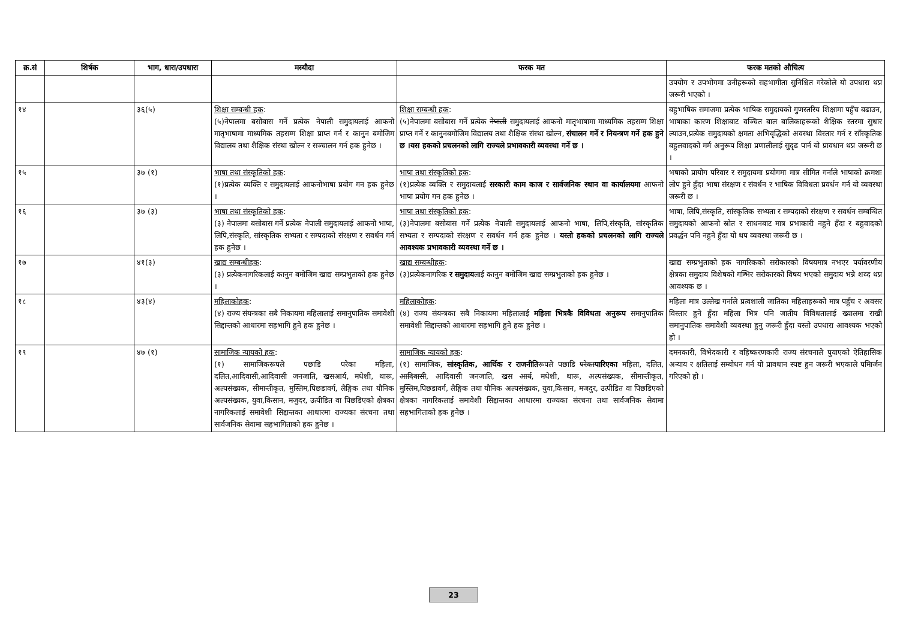| क्र.सं | शिर्षक | भाग, धारा/उपधारा | मस्यौदा | फरक मत | फरक मतको औचित्य |
| --- | --- | --- | --- | --- | --- |
| | | | | | उपयोग र उपभोगमा उनीहरूको सहभागीता सुनिश्चित गरेकोले यो उपधारा थप्न जरूरी भएको । |
| १४ | | ३६(५) | शिक्षा सम्बन्धी हक : (५)नेपालमा बसोबास गर्ने प्रत्येक नेपाली समुदायलाई आफनो मातृभाषामा माध्यमिक तहसम्म शिक्षा प्राप्त गर्न र कानुन बमोजिम विद्यालय तथा शैक्षिक संस्था खोल्न र सञ्चालन गर्न हक हुनेछ । | शिक्षा सम्बन्धी हक : (५)नेपालमा बसोबास गर्ने प्रत्येक नेपाली समुदायलाई आफनो मातृभाषामा माध्यमिक तहसम्म शिक्षा प्राप्त गर्ने र कानुनबमोजिम विद्यालय तथा शैक्षिक संस्था खोल्न, संचालन गर्ने र नियन्त्रण गर्ने हक हुने छ ।यस हकको प्रचलनको लागि राज्यले प्रभावकारी व्यवस्था गर्ने छ । | बहुभाषिक समाजमा प्रत्येक भाषिक समुदायको गुणस्तरिय शिक्षामा पहुँच बढाउन, भाषाका कारण शिक्षाबाट वञ्चित बाल बालिकाहरूको शैक्षिक स्तरमा सुधार ल्याउन,प्रत्येक समुदायको क्षमता अभिवृद्धिको अवस्था विस्तार गर्न र साँस्कृतिक बहुलवादको मर्म अनुरूप शिक्षा प्रणालीलाई सुदृढ पार्न यो प्रावधान थप्न जरूरी छ । |
| १५ | | ३७ (१) | भाषा तथा संस्कृतिको हक : (१)प्रत्येक व्यक्ति र समुदायलाई आफनोभाषा प्रयोग गन हक हुनेछ । | भाषा तथा संस्कृतिको हक : (१)प्रत्येक व्यक्ति र समुदायलाई सरकारी काम काज र सार्वजनिक स्थान वा कार्यालयमा आफनो भाषा प्रयोग गन हक हुनेछ । | भषाको प्रायोग परिवार र समुदायमा प्रयोगमा मात्र सीमित गर्नाले भाषाको क्रमशः लोप हुने हुँदा भाषा संरक्षण र संवर्धन र भाषिक विविधता प्रवर्धन गर्न यो व्यवस्था जरूरी छ । |
| १६ | | ३७ (३) | भाषा तथा संस्कृतिको हक : (३) नेपालमा बसोबास गर्ने प्रत्येक नेपाली समुदायलाई आफनो भाषा, लिपि,संस्कृति, सांस्कृतिक सभ्यता र सम्पदाको संरक्षण र सवर्धन गर्न हक हुनेछ । | भाषा तथा संस्कृतिको हक : (३)नेपालमा बसोबास गर्ने प्रत्येक नेपाली समुदायलाई आफनो भाषा, लिपि,संस्कृति, सांस्कृतिक सभ्यता र सम्पदाको संरक्षण र सवर्धन गर्न हक हुनेछ । यस्तो हकको प्रचलनको लागि राज्यले आवश्यक प्रभावकारी व्यवस्था गर्ने छ । | भाषा, लिपि,संस्कृति, सांस्कृतिक सभ्यता र सम्पदाको संरक्षण र सवर्धन सम्बन्धित समुदायको आफनो स्रोत र साधनबाट मात्र प्रभाकारी नहुने हँदा र बहुवादको प्रवर्द्धन पनि नहुने हुँदा यो थप व्यवस्था जरूरी छ । |
| १७ | | ४१(३) | खाद्य सम्बन्धीहक : (३) प्रत्येकनागरिकलाई कानुन बमोजिम खाद्य सम्प्रभुताको हक हुनेछ । | खाद्य सम्बन्धीहक : (३)प्रत्येकनागरिक र समुदाय लाई कानुन बमोजिम खाद्य सम्प्रभुताको हक हुनेछ । | खाद्य सम्प्रभुताको हक नागरिकको सरोकारको विषयमात्र नभएर पर्यावरणीय क्षेत्रका समुदाय विशेषको गम्भिर सरोकारको विषय भएको समुदाय भन्ने शव्द थप्न आवश्यक छ । |
| १८ | | ४३(४) | महिलाकोहक : (४) राज्य संयन्त्रका सबै निकायमा महिलालाई समानुपातिक समावेशी सिद्दान्तको आधारमा सहभागि हुने हक हुनेछ । | महिलाकोहक : (४) राज्य संयन्त्रका सबै निकायमा महिलालाई महिला भित्रकै विविधता अनुरूप समानुपातिक समावेशी सिद्दान्तको आधारमा सहभागि हुने हक हुनेछ । | महिला मात्र उल्लेख गर्नाले प्रत्वशाली जातिका महिलाहरूको मात्र पहुँच र अवसर विस्तार हुने हुँदा महिला भित्र पनि जातीय विविधतालाई ख्यालमा राखी समानुपातिक समावेशी व्यवस्था हुनु जरूरी हुँदा यस्तो उपधारा आवश्यक भएको हो । |
| १९ | | ४७ (१) | सामाजिक न्यायको हक : (१) सामाजिकरूपले पछाडि परेका महिला, दलित,आदिवासी,आदिवासी जनजाति, खसआर्य, मधेशी, थारू, अल्पसंख्यक, सीमान्तीकृत, मुस्लिम,पिछडावर्ग, लैङ्गिक तथा यौनिक अल्पसंख्यक, युवा,किसान, मजुदर, उत्पीडित वा पिछडिएको क्षेत्रका नागरिकलाई समावेशी सिद्दान्तका आधारमा राज्यका संरचना तथा सार्वजनिक सेवामा सहभागिताको हक हुनेछ । | सामाजिक न्यायको हक : (१) सामाजिक, सांस्कृतिक, आर्थिक र राजनीति रूपले पछाडि परेका पारिएका महिला, दलित, आदिवासी , आदिवासी जनजाति, खस आर्य , मधेशी, थारू, अल्पसंख्यक, सीमान्तीकृत, मुस्लिम,पिछडावर्ग, लैङ्गिक तथा यौनिक अल्पसंख्यक, युवा,किसान, मजदुर, उत्पीडित वा पिछडिएको क्षेत्रका नागरिकलाई समावेशी सिद्दान्तका आधारमा राज्यका संरचना तथा सार्वजनिक सेवामा सहभागिताको हक हुनेछ । | दमनकारी, विभेदकारी र वहिष्करणकारी राज्य संरचनाले पुयाएको ऐतिहासिक अन्याय र क्षतिलाई सम्बोधन गर्न यो प्रावधान स्पष्ट हुन जरूरी भएकाले पमिार्जन गरिएको हो । |
23